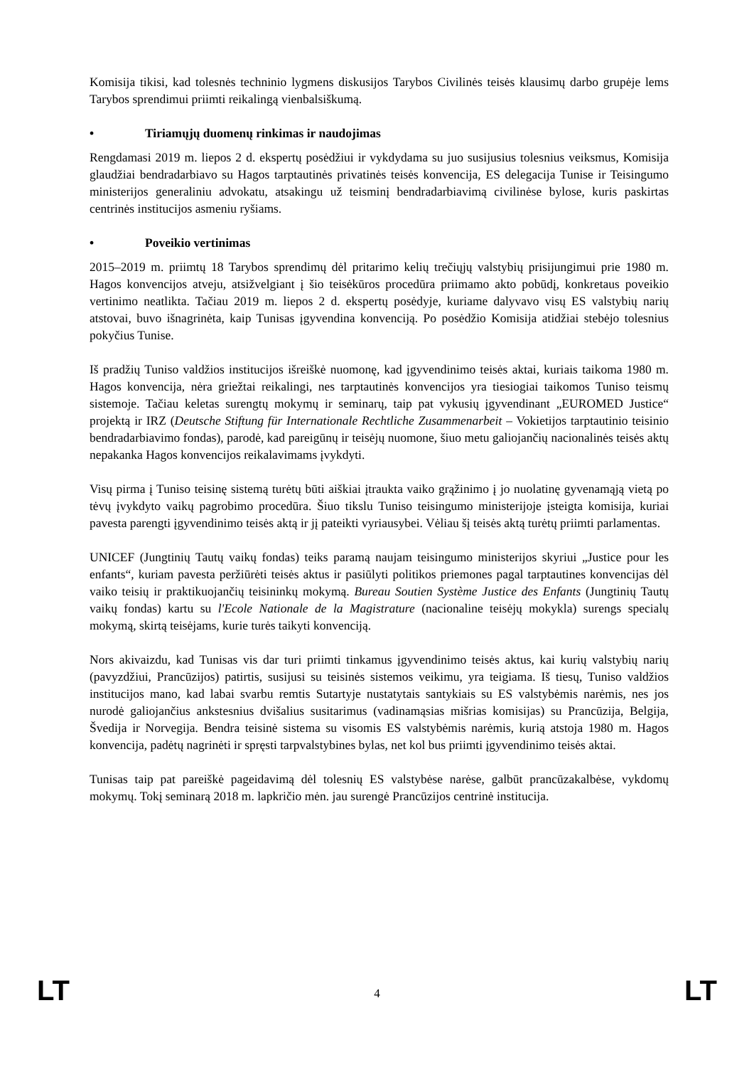Komisija tikisi, kad tolesnės techninio lygmens diskusijos Tarybos Civilinės teisės klausimų darbo grupėje lems Tarybos sprendimui priimti reikalingą vienbalsiškumą.
• Tiriamųjų duomenų rinkimas ir naudojimas
Rengdamasi 2019 m. liepos 2 d. ekspertų posėdžiui ir vykdydama su juo susijusius tolesnius veiksmus, Komisija glaudžiai bendradarbiavo su Hagos tarptautinės privatinės teisės konvencija, ES delegacija Tunise ir Teisingumo ministerijos generaliniu advokatu, atsakingu už teisminį bendradarbiavimą civilinėse bylose, kuris paskirtas centrinės institucijos asmeniu ryšiams.
• Poveikio vertinimas
2015–2019 m. priimtų 18 Tarybos sprendimų dėl pritarimo kelių trečiųjų valstybių prisijungimui prie 1980 m. Hagos konvencijos atveju, atsižvelgiant į šio teisėkūros procedūra priimamo akto pobūdį, konkretaus poveikio vertinimo neatlikta. Tačiau 2019 m. liepos 2 d. ekspertų posėdyje, kuriame dalyvavo visų ES valstybių narių atstovai, buvo išnagrinėta, kaip Tunisas įgyvendina konvenciją. Po posėdžio Komisija atidžiai stebėjo tolesnius pokyčius Tunise.
Iš pradžių Tuniso valdžios institucijos išreiškė nuomonę, kad įgyvendinimo teisės aktai, kuriais taikoma 1980 m. Hagos konvencija, nėra griežtai reikalingi, nes tarptautinės konvencijos yra tiesiogiai taikomos Tuniso teismų sistemoje. Tačiau keletas surengtų mokymų ir seminarų, taip pat vykusių įgyvendinant „EUROMED Justice“ projektą ir IRZ (Deutsche Stiftung für Internationale Rechtliche Zusammenarbeit – Vokietijos tarptautinio teisinio bendradarbiavimo fondas), parodė, kad pareigūnų ir teisėjų nuomone, šiuo metu galiojančių nacionalinės teisės aktų nepakanka Hagos konvencijos reikalavimams įvykdyti.
Visų pirma į Tuniso teisinę sistemą turėtų būti aiškiai įtraukta vaiko grąžinimo į jo nuolatinę gyvenamąją vietą po tėvų įvykdyto vaikų pagrobimo procedūra. Šiuo tikslu Tuniso teisingumo ministerijoje įsteigta komisija, kuriai pavesta parengti įgyvendinimo teisės aktą ir jį pateikti vyriausybei. Vėliau šį teisės aktą turėtų priimti parlamentas.
UNICEF (Jungtinių Tautų vaikų fondas) teiks paramą naujam teisingumo ministerijos skyriui „Justice pour les enfants“, kuriam pavesta peržiūrėti teisės aktus ir pasiūlyti politikos priemones pagal tarptautines konvencijas dėl vaiko teisių ir praktikuojančių teisininkų mokymą. Bureau Soutien Système Justice des Enfants (Jungtinių Tautų vaikų fondas) kartu su l'Ecole Nationale de la Magistrature (nacionaline teisėjų mokykla) surengs specialų mokymą, skirtą teisėjams, kurie turės taikyti konvenciją.
Nors akivaizdu, kad Tunisas vis dar turi priimti tinkamus įgyvendinimo teisės aktus, kai kurių valstybių narių (pavyzdžiui, Prancūzijos) patirtis, susijusi su teisinės sistemos veikimu, yra teigiama. Iš tiesų, Tuniso valdžios institucijos mano, kad labai svarbu remtis Sutartyje nustatytais santykiais su ES valstybėmis narėmis, nes jos nurodė galiojančius ankstesnius dvišalius susitarimus (vadinamąsias mišrias komisijas) su Prancūzija, Belgija, Švedija ir Norvegija. Bendra teisinė sistema su visomis ES valstybėmis narėmis, kurią atstoja 1980 m. Hagos konvencija, padėtų nagrinėti ir spręsti tarpvalstybines bylas, net kol bus priimti įgyvendinimo teisės aktai.
Tunisas taip pat pareiškė pageidavimą dėl tolesnių ES valstybėse narėse, galbūt prancūzakalbėse, vykdomų mokymų. Tokį seminarą 2018 m. lapkričio mėn. jau surengė Prancūzijos centrinė institucija.
LT 4 LT